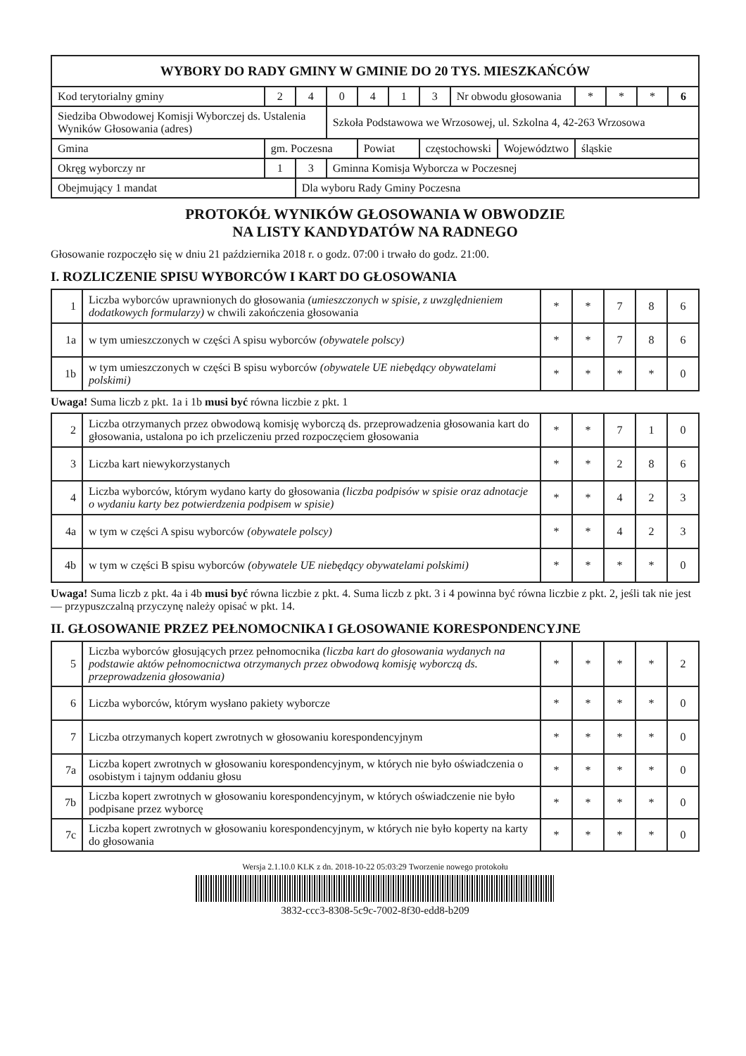| WYBORY DO RADY GMINY W GMINIE DO 20 TYS. MIESZKAŃCÓW | | | | | | | | | | | | | |
| Kod terytorialny gminy | | 2 | 4 | 0 | 4 | 1 | 3 | Nr obwodu głosowania | | * | * | * | 6 |
| Siedziba Obwodowej Komisji Wyborczej ds. Ustalenia Wyników Głosowania (adres) | | | | Szkoła Podstawowa we Wrzosowej, ul. Szkolna 4, 42-263 Wrzosowa | | | | | | | | | |
| Gmina | gm. Poczesna | | | | Powiat | | częstochowski | | Województwo | śląskie | | | |
| Okręg wyborczy nr | | 1 | 3 | Gminna Komisja Wyborcza w Poczesnej | | | | | | | | | |
| Obejmujący 1 mandat | | | Dla wyboru Rady Gminy Poczesna | | | | | | | | | | |
PROTOKÓŁ WYNIKÓW GŁOSOWANIA W OBWODZIE
NA LISTY KANDYDATÓW NA RADNEGO
Głosowanie rozpoczęło się w dniu 21 października 2018 r. o godz. 07:00 i trwało do godz. 21:00.
I. ROZLICZENIE SPISU WYBORCÓW I KART DO GŁOSOWANIA
| 1 | Liczba wyborców uprawnionych do głosowania (umieszczonych w spisie, z uwzględnieniem dodatkowych formularzy) w chwili zakończenia głosowania | * | * | 7 | 8 | 6 |
| 1a | w tym umieszczonych w części A spisu wyborców (obywatele polscy) | * | * | 7 | 8 | 6 |
| 1b | w tym umieszczonych w części B spisu wyborców (obywatele UE niebędący obywatelami polskimi) | * | * | * | * | 0 |
Uwaga! Suma liczb z pkt. 1a i 1b musi być równa liczbie z pkt. 1
| 2 | Liczba otrzymanych przez obwodową komisję wyborczą ds. przeprowadzenia głosowania kart do głosowania, ustalona po ich przeliczeniu przed rozpoczęciem głosowania | * | * | 7 | 1 | 0 |
| 3 | Liczba kart niewykorzystanych | * | * | 2 | 8 | 6 |
| 4 | Liczba wyborców, którym wydano karty do głosowania (liczba podpisów w spisie oraz adnotacje o wydaniu karty bez potwierdzenia podpisem w spisie) | * | * | 4 | 2 | 3 |
| 4a | w tym w części A spisu wyborców (obywatele polscy) | * | * | 4 | 2 | 3 |
| 4b | w tym w części B spisu wyborców (obywatele UE niebędący obywatelami polskimi) | * | * | * | * | 0 |
Uwaga! Suma liczb z pkt. 4a i 4b musi być równa liczbie z pkt. 4. Suma liczb z pkt. 3 i 4 powinna być równa liczbie z pkt. 2, jeśli tak nie jest — przypuszczalną przyczynę należy opisać w pkt. 14.
II. GŁOSOWANIE PRZEZ PEŁNOMOCNIKA I GŁOSOWANIE KORESPONDENCYJNE
| 5 | Liczba wyborców głosujących przez pełnomocnika (liczba kart do głosowania wydanych na podstawie aktów pełnomocnictwa otrzymanych przez obwodową komisję wyborczą ds. przeprowadzenia głosowania) | * | * | * | * | 2 |
| 6 | Liczba wyborców, którym wysłano pakiety wyborcze | * | * | * | * | 0 |
| 7 | Liczba otrzymanych kopert zwrotnych w głosowaniu korespondencyjnym | * | * | * | * | 0 |
| 7a | Liczba kopert zwrotnych w głosowaniu korespondencyjnym, w których nie było oświadczenia o osobistym i tajnym oddaniu głosu | * | * | * | * | 0 |
| 7b | Liczba kopert zwrotnych w głosowaniu korespondencyjnym, w których oświadczenie nie było podpisane przez wyborcę | * | * | * | * | 0 |
| 7c | Liczba kopert zwrotnych w głosowaniu korespondencyjnym, w których nie było koperty na karty do głosowania | * | * | * | * | 0 |
Wersja 2.1.10.0 KLK z dn. 2018-10-22 05:03:29 Tworzenie nowego protokołu
3832-ccc3-8308-5c9c-7002-8f30-edd8-b209